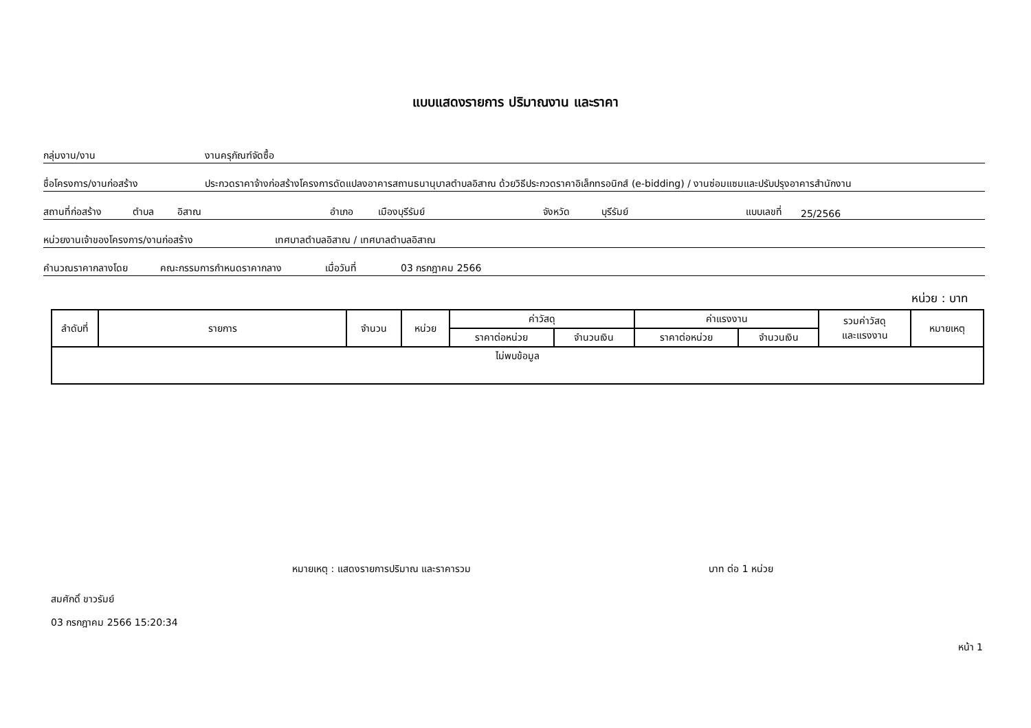แบบแสดงรายการ ปริมาณงาน และราคา
กลุ่มงาน/งาน งานครุภัณฑ์จัดซื้อ
ชื่อโครงการ/งานก่อสร้าง ประกวดราคาจ้างก่อสร้างโครงการดัดแปลงอาคารสถานธนานุบาลตำบลอิสาณ ด้วยวิธีประกวดราคาอิเล็กทรอนิกส์ (e-bidding) / งานซ่อมแซมและปรับปรุงอาคารสำนักงาน
สถานที่ก่อสร้าง ตำบล อิสาณ อำเภอ เมืองบุรีรัมย์ จังหวัด บุรีรัมย์ แบบเลขที่ 25/2566
หน่วยงานเจ้าของโครงการ/งานก่อสร้าง เทศบาลตำบลอิสาณ / เทศบาลตำบลอิสาณ
คำนวณราคากลางโดย คณะกรรมการกำหนดราคากลาง เมื่อวันที่ 03 กรกฎาคม 2566
หน่วย : บาท
| ลำดับที่ | รายการ | จำนวน | หน่วย | ค่าวัสดุ | | ค่าแรงงาน | | รวมค่าวัสดุ และแรงงาน | หมายเหตุ |
| --- | --- | --- | --- | --- | --- | --- | --- | --- | --- |
| | | | | ราคาต่อหน่วย | จำนวนเงิน | ราคาต่อหน่วย | จำนวนเงิน | | |
| ไม่พบข้อมูล | | | | | | | | | |
หมายเหตุ : แสดงรายการปริมาณ และราคารวม บาท ต่อ 1 หน่วย
สมศักดิ์ ขาวรัมย์
03 กรกฎาคม 2566 15:20:34
หน้า 1